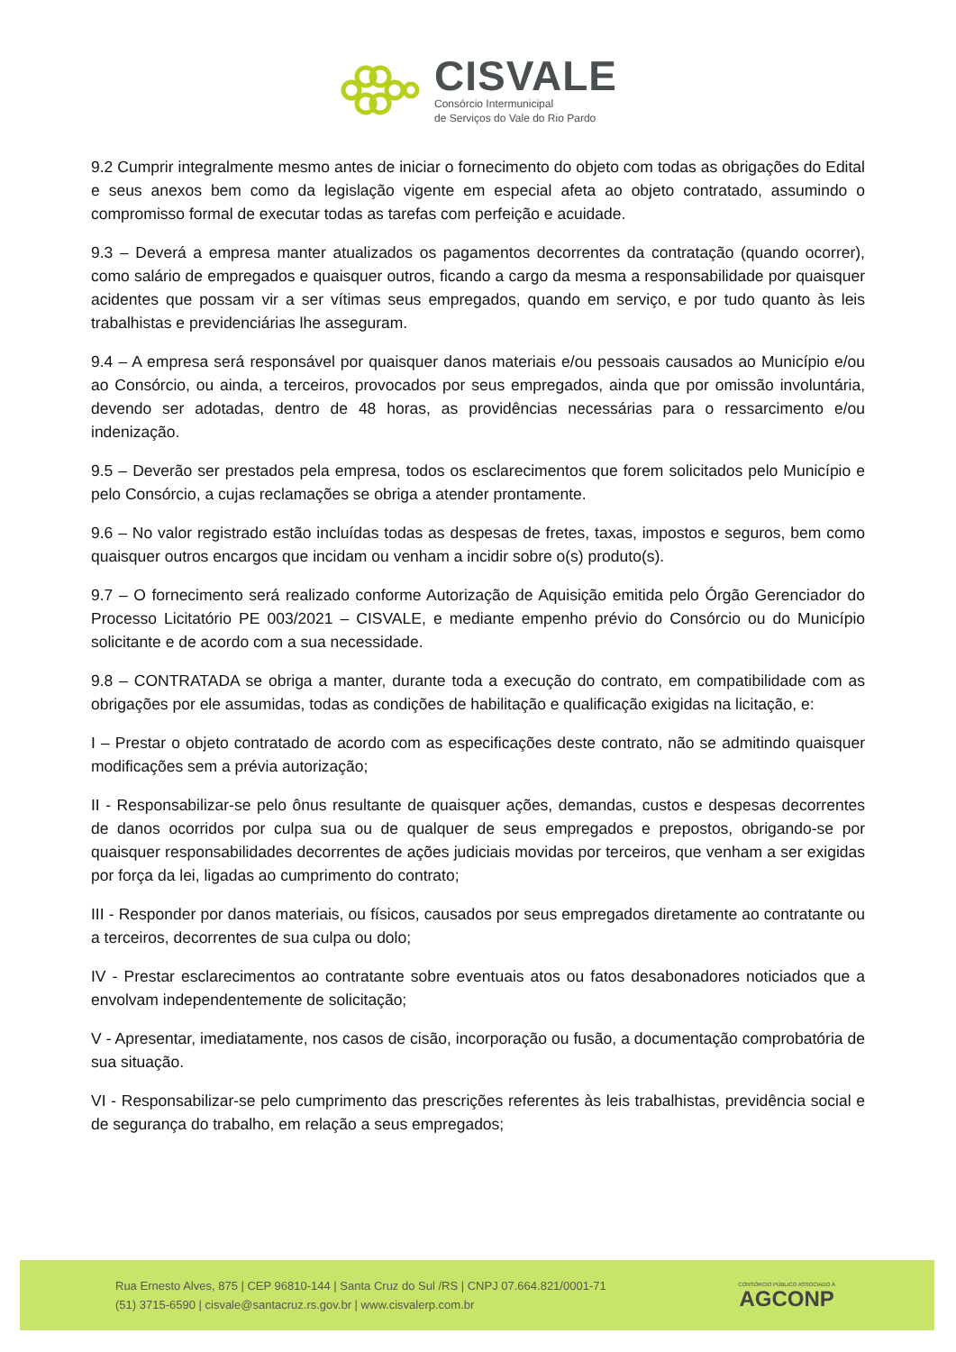CISVALE
Consórcio Intermunicipal
de Serviços do Vale do Rio Pardo
9.2 Cumprir integralmente mesmo antes de iniciar o fornecimento do objeto com todas as obrigações do Edital e seus anexos bem como da legislação vigente em especial afeta ao objeto contratado, assumindo o compromisso formal de executar todas as tarefas com perfeição e acuidade.
9.3 – Deverá a empresa manter atualizados os pagamentos decorrentes da contratação (quando ocorrer), como salário de empregados e quaisquer outros, ficando a cargo da mesma a responsabilidade por quaisquer acidentes que possam vir a ser vítimas seus empregados, quando em serviço, e por tudo quanto às leis trabalhistas e previdenciárias lhe asseguram.
9.4 – A empresa será responsável por quaisquer danos materiais e/ou pessoais causados ao Município e/ou ao Consórcio, ou ainda, a terceiros, provocados por seus empregados, ainda que por omissão involuntária, devendo ser adotadas, dentro de 48 horas, as providências necessárias para o ressarcimento e/ou indenização.
9.5 – Deverão ser prestados pela empresa, todos os esclarecimentos que forem solicitados pelo Município e pelo Consórcio, a cujas reclamações se obriga a atender prontamente.
9.6 – No valor registrado estão incluídas todas as despesas de fretes, taxas, impostos e seguros, bem como quaisquer outros encargos que incidam ou venham a incidir sobre o(s) produto(s).
9.7 – O fornecimento será realizado conforme Autorização de Aquisição emitida pelo Órgão Gerenciador do Processo Licitatório PE 003/2021 – CISVALE, e mediante empenho prévio do Consórcio ou do Município solicitante e de acordo com a sua necessidade.
9.8 – CONTRATADA se obriga a manter, durante toda a execução do contrato, em compatibilidade com as obrigações por ele assumidas, todas as condições de habilitação e qualificação exigidas na licitação, e:
I – Prestar o objeto contratado de acordo com as especificações deste contrato, não se admitindo quaisquer modificações sem a prévia autorização;
II - Responsabilizar-se pelo ônus resultante de quaisquer ações, demandas, custos e despesas decorrentes de danos ocorridos por culpa sua ou de qualquer de seus empregados e prepostos, obrigando-se por quaisquer responsabilidades decorrentes de ações judiciais movidas por terceiros, que venham a ser exigidas por força da lei, ligadas ao cumprimento do contrato;
III - Responder por danos materiais, ou físicos, causados por seus empregados diretamente ao contratante ou a terceiros, decorrentes de sua culpa ou dolo;
IV - Prestar esclarecimentos ao contratante sobre eventuais atos ou fatos desabonadores noticiados que a envolvam independentemente de solicitação;
V - Apresentar, imediatamente, nos casos de cisão, incorporação ou fusão, a documentação comprobatória de sua situação.
VI - Responsabilizar-se pelo cumprimento das prescrições referentes às leis trabalhistas, previdência social e de segurança do trabalho, em relação a seus empregados;
Rua Ernesto Alves, 875 | CEP 96810-144 | Santa Cruz do Sul /RS | CNPJ 07.664.821/0001-71
(51) 3715-6590 | cisvale@santacruz.rs.gov.br | www.cisvalerp.com.br
CONSÓRCIO PÚBLICO ASSOCIADO À
AGCONP